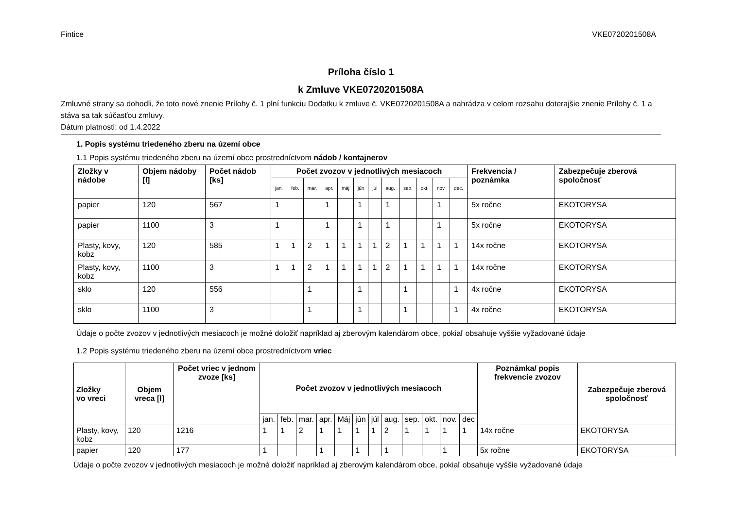Fintice VKE0720201508A
Príloha číslo 1
k Zmluve VKE0720201508A
Zmluvné strany sa dohodli, že toto nové znenie Prílohy č. 1 plní funkciu Dodatku k zmluve č. VKE0720201508A a nahrádza v celom rozsahu doterajšie znenie Prílohy č. 1 a stáva sa tak súčasťou zmluvy.
Dátum platnosti: od 1.4.2022
1. Popis systému triedeného zberu na území obce
1.1 Popis systému triedeného zberu na území obce prostredníctvom nádob / kontajnerov
| Zložky v nádobe | Objem nádoby [l] | Počet nádob [ks] | Počet zvozov v jednotlivých mesiacoch | | | | | | | | | | | | Frekvencia / poznámka | Zabezpečuje zberová spoločnosť |
| --- | --- | --- | --- | --- | --- | --- | --- | --- | --- | --- | --- | --- | --- | --- | --- | --- |
| | | | jan. | feb. | mar. | apr. | máj | jún | júl | aug. | sep. | okt. | nov. | dec. | | |
| papier | 120 | 567 | 1 | | | 1 | | 1 | | 1 | | | 1 | | 5x ročne | EKOTORYSA |
| papier | 1100 | 3 | 1 | | | 1 | | 1 | | 1 | | | 1 | | 5x ročne | EKOTORYSA |
| Plasty, kovy, kobz | 120 | 585 | 1 | 1 | 2 | 1 | 1 | 1 | 1 | 2 | 1 | 1 | 1 | 1 | 14x ročne | EKOTORYSA |
| Plasty, kovy, kobz | 1100 | 3 | 1 | 1 | 2 | 1 | 1 | 1 | 1 | 2 | 1 | 1 | 1 | 1 | 14x ročne | EKOTORYSA |
| sklo | 120 | 556 | | | 1 | | | 1 | | | 1 | | | 1 | 4x ročne | EKOTORYSA |
| sklo | 1100 | 3 | | | 1 | | | 1 | | | 1 | | | 1 | 4x ročne | EKOTORYSA |
Údaje o počte zvozov v jednotlivých mesiacoch je možné doložiť napríklad aj zberovým kalendárom obce, pokiaľ obsahuje vyššie vyžadované údaje
1.2 Popis systému triedeného zberu na území obce prostredníctvom vriec
| Zložky vo vreci | Objem vreca [l] | Počet vriec v jednom zvoze [ks] | Počet zvozov v jednotlivých mesiacoch | | | | | | | | | | | | Poznámka/ popis frekvencie zvozov | Zabezpečuje zberová spoločnosť |
| --- | --- | --- | --- | --- | --- | --- | --- | --- | --- | --- | --- | --- | --- | --- | --- | --- |
| | | | jan. | feb. | mar. | apr. | Máj | jún | júl | aug. | sep. | okt. | nov. | dec | | |
| Plasty, kovy, kobz | 120 | 1216 | 1 | 1 | 2 | 1 | 1 | 1 | 1 | 2 | 1 | 1 | 1 | 1 | 14x ročne | EKOTORYSA |
| papier | 120 | 177 | 1 | | | 1 | | 1 | | 1 | | | 1 | | 5x ročne | EKOTORYSA |
Údaje o počte zvozov v jednotlivých mesiacoch je možné doložiť napríklad aj zberovým kalendárom obce, pokiaľ obsahuje vyššie vyžadované údaje